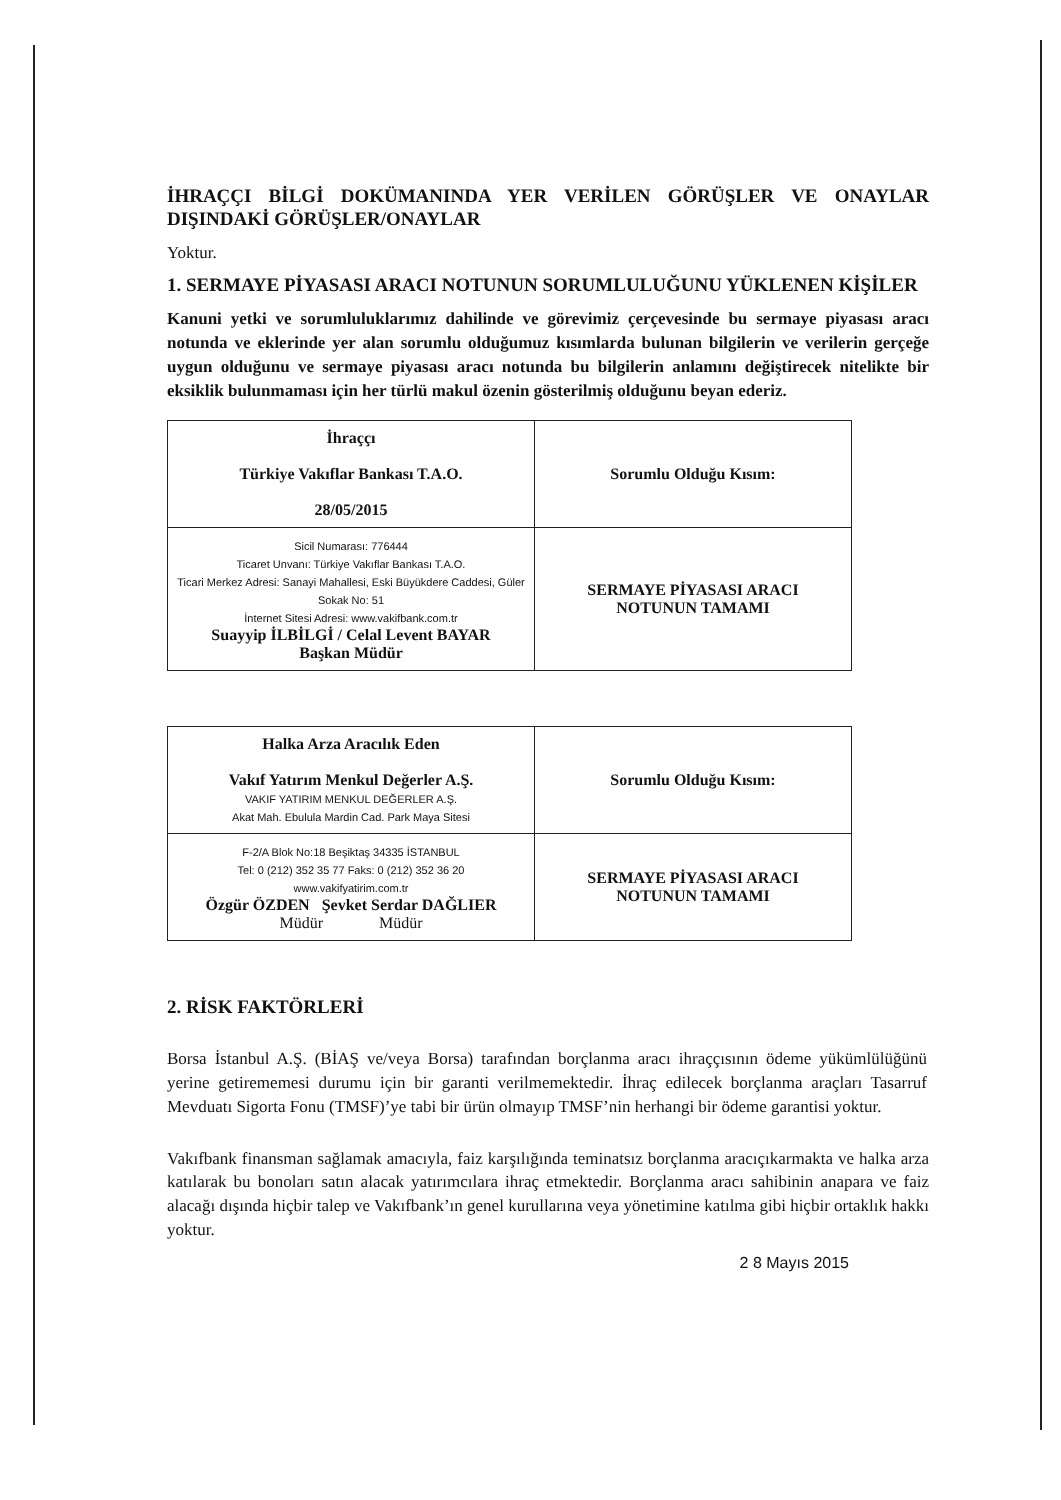İHRAÇÇI BİLGİ DOKÜMANINDA YER VERİLEN GÖRÜŞLER VE ONAYLAR DIŞINDAKİ GÖRÜŞLER/ONAYLAR
Yoktur.
1. SERMAYE PİYASASI ARACI NOTUNUN SORUMLULUĞUNU YÜKLENEN KİŞİLER
Kanuni yetki ve sorumluluklarımız dahilinde ve görevimiz çerçevesinde bu sermaye piyasası aracı notunda ve eklerinde yer alan sorumlu olduğumuz kısımlarda bulunan bilgilerin ve verilerin gerçeğe uygun olduğunu ve sermaye piyasası aracı notunda bu bilgilerin anlamını değiştirecek nitelikte bir eksiklik bulunmaması için her türlü makul özenin gösterilmiş olduğunu beyan ederiz.
| İhraççı Türkiye Vakıflar Bankası T.A.O. 28/05/2015 | Sorumlu Olduğu Kısım: |
| Sicil Numarası: 776444 Ticaret Unvanı: Türkiye Vakıflar Bankası T.A.O. Ticari Merkez Adresi: Sanayi Mahallesi, Eski Büyükdere Caddesi, Güler Sokak No: 51 İnternet Sitesi Adresi: www.vakifbank.com.tr Suayyip İLBİLGİ / Celal Levent BAYAR Başkan Müdür | SERMAYE PİYASASI ARACI NOTUNUN TAMAMI |
| Halka Arza Aracılık Eden Vakıf Yatırım Menkul Değerler A.Ş. VAKIF YATIRIM MENKUL DEĞERLER A.Ş. Akat Mah. Ebulula Mardin Cad. Park Maya Sitesi | Sorumlu Olduğu Kısım: |
| F-2/A Blok No:18 Beşiktaş 34335 İSTANBUL Tel: 0 (212) 352 35 77 Faks: 0 (212) 352 36 20 www.vakifyatirim.com.tr Özgür ÖZDEN Şevket Serdar DAĞLIER Müdür Müdür | SERMAYE PİYASASI ARACI NOTUNUN TAMAMI |
2. RİSK FAKTÖRLERİ
Borsa İstanbul A.Ş. (BİAŞ ve/veya Borsa) tarafından borçlanma aracı ihraççısının ödeme yükümlülüğünü yerine getirememesi durumu için bir garanti verilmemektedir. İhraç edilecek borçlanma araçları Tasarruf Mevduatı Sigorta Fonu (TMSF)’ye tabi bir ürün olmayıp TMSF’nin herhangi bir ödeme garantisi yoktur.
Vakıfbank finansman sağlamak amacıyla, faiz karşılığında teminatsız borçlanma aracıçıkarmakta ve halka arza katılarak bu bonoları satın alacak yatırımcılara ihraç etmektedir. Borçlanma aracı sahibinin anapara ve faiz alacağı dışında hiçbir talep ve Vakıfbank’ın genel kurullarına veya yönetimine katılma gibi hiçbir ortaklık hakkı yoktur.
2 8 Mayıs 2015